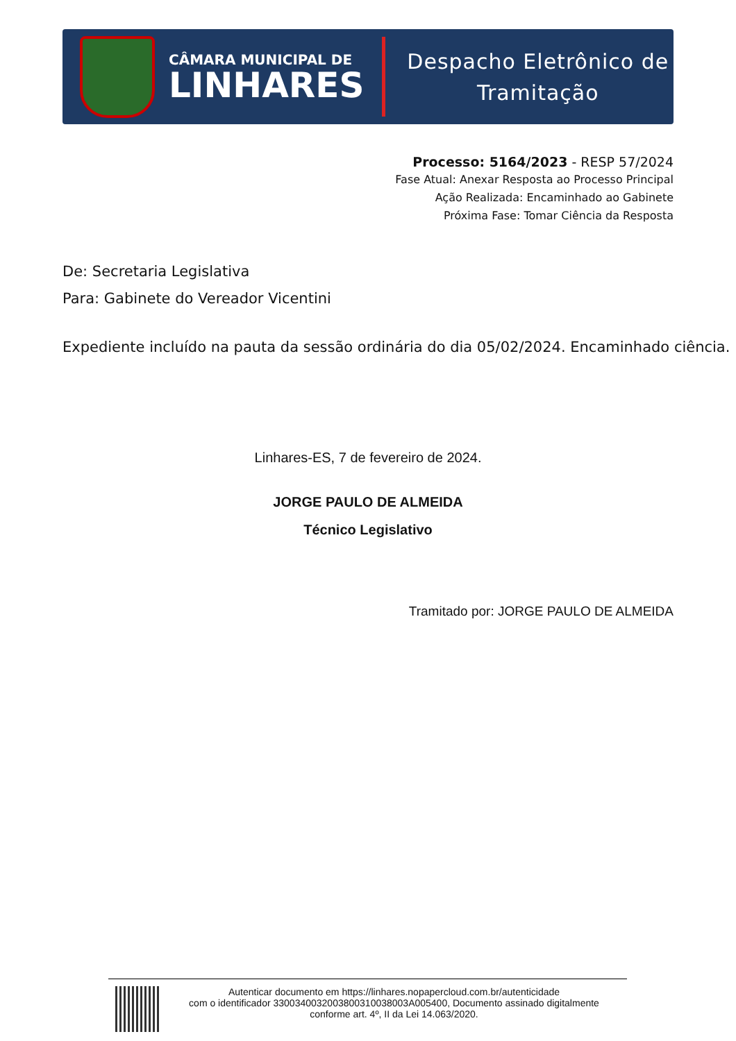CÂMARA MUNICIPAL DE
LINHARES
Despacho Eletrônico de
Tramitação
Processo: 5164/2023 - RESP 57/2024
Fase Atual: Anexar Resposta ao Processo Principal
Ação Realizada: Encaminhado ao Gabinete
Próxima Fase: Tomar Ciência da Resposta
De: Secretaria Legislativa
Para: Gabinete do Vereador Vicentini
Expediente incluído na pauta da sessão ordinária do dia 05/02/2024. Encaminhado ciência.
Linhares-ES, 7 de fevereiro de 2024.
JORGE PAULO DE ALMEIDA
Técnico Legislativo
Tramitado por: JORGE PAULO DE ALMEIDA
Autenticar documento em https://linhares.nopapercloud.com.br/autenticidade
com o identificador 3300340032003800310038003A005400, Documento assinado digitalmente
conforme art. 4º, II da Lei 14.063/2020.